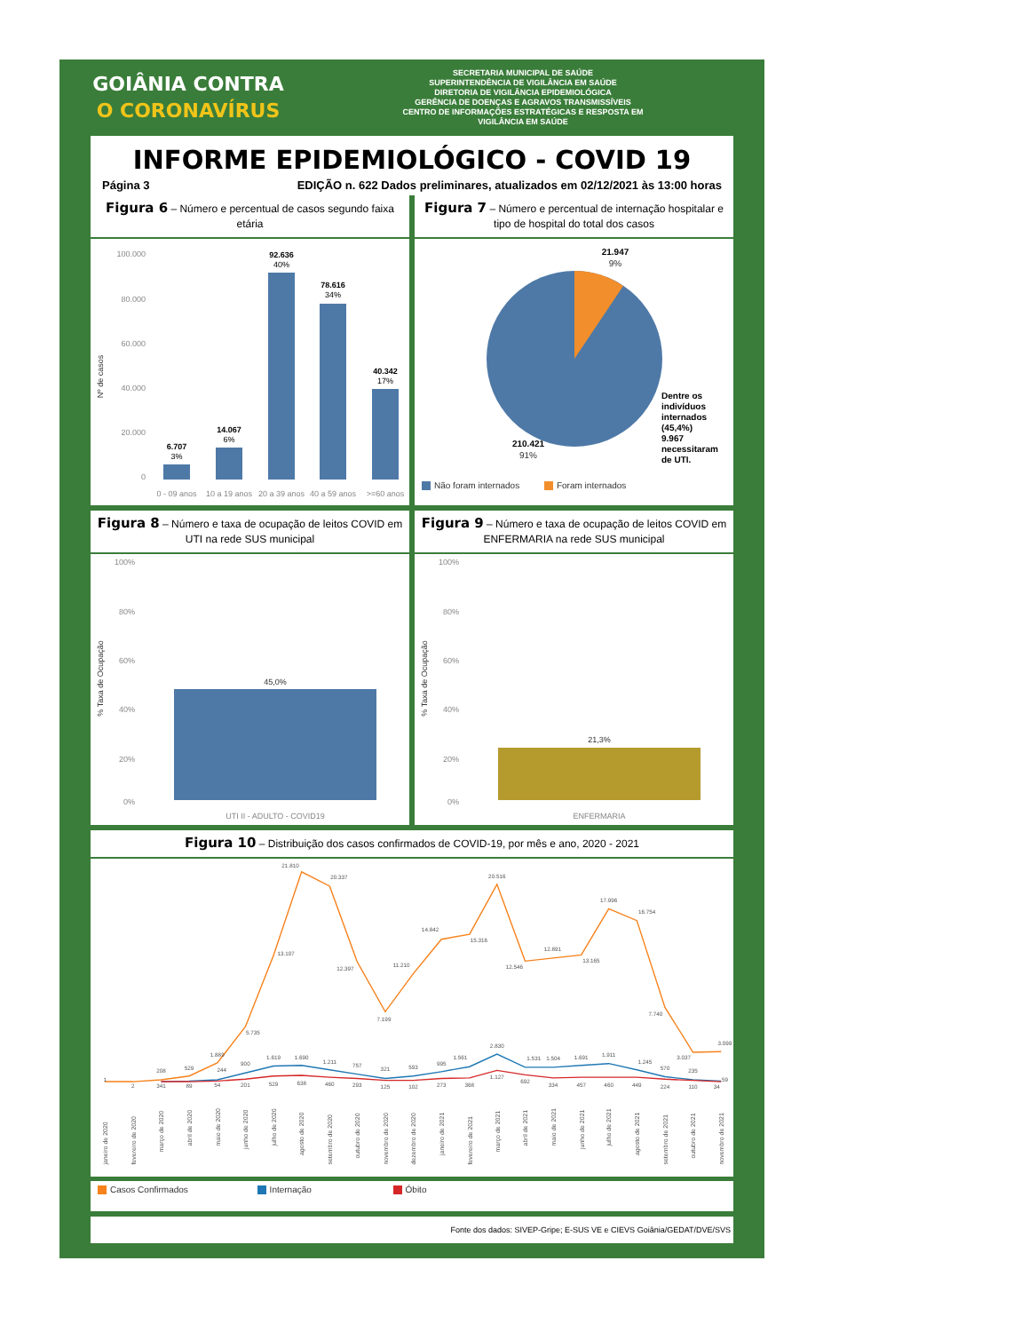GOIÂNIA CONTRA
O CORONAVÍRUS
SECRETARIA MUNICIPAL DE SAÚDE
SUPERINTENDÊNCIA DE VIGILÂNCIA EM SAÚDE
DIRETORIA DE VIGILÂNCIA EPIDEMIOLÓGICA
GERÊNCIA DE DOENÇAS E AGRAVOS TRANSMISSÍVEIS
CENTRO DE INFORMAÇÕES ESTRATÉGICAS E RESPOSTA EM
VIGILÂNCIA EM SAÚDE
INFORME EPIDEMIOLÓGICO - COVID 19
Página 3 EDIÇÃO n. 622 Dados preliminares, atualizados em 02/12/2021 às 13:00 horas
Figura 6 – Número e percentual de casos segundo faixa etária
100.000
80.000
60.000
40.000
20.000
0
Nº de casos
6.707
14.067
92.636
78.616
40.342
3%
6%
40%
34%
17%
0 - 09 anos
10 a 19 anos
20 a 39 anos
40 a 59 anos
>=60 anos
Figura 7 – Número e percentual de internação hospitalar e tipo de hospital do total dos casos
21.947
9%
210.421
91%
Dentre os indivíduos internados (45,4%) 9.967 necessitaram de UTI.
Não foram internados Foram internados
Figura 8 – Número e taxa de ocupação de leitos COVID em UTI na rede SUS municipal
100%
80%
60%
40%
20%
0%
% Taxa de Ocupação
45,0%
UTI II - ADULTO - COVID19
Figura 9 – Número e taxa de ocupação de leitos COVID em ENFERMARIA na rede SUS municipal
100%
80%
60%
40%
20%
0%
% Taxa de Ocupação
21,3%
ENFERMARIA
Figura 10 – Distribuição dos casos confirmados de COVID-19, por mês e ano, 2020 - 2021
1
2
208
529
1.889
5.735
13.107
21.810
20.337
12.397
7.199
11.210
14.842
15.316
20.516
12.546
12.891
13.165
17.996
16.754
7.740
3.037
3.099
341
89
244
54
900
201
1.619
529
1.690
638
1.211
460
757
293
321
125
593
102
995
273
1.561
368
2.830
1.127
1.531
692
1.504
334
1.691
457
1.911
460
1.245
449
570
224
235
110
59
34
janeiro de 2020
fevereiro de 2020
março de 2020
abril de 2020
maio de 2020
junho de 2020
julho de 2020
agosto de 2020
setembro de 2020
outubro de 2020
novembro de 2020
dezembro de 2020
janeiro de 2021
fevereiro de 2021
março de 2021
abril de 2021
maio de 2021
junho de 2021
julho de 2021
agosto de 2021
setembro de 2021
outubro de 2021
novembro de 2021
Casos Confirmados Internação Óbito
Fonte dos dados: SIVEP-Gripe; E-SUS VE e CIEVS Goiânia/GEDAT/DVE/SVS